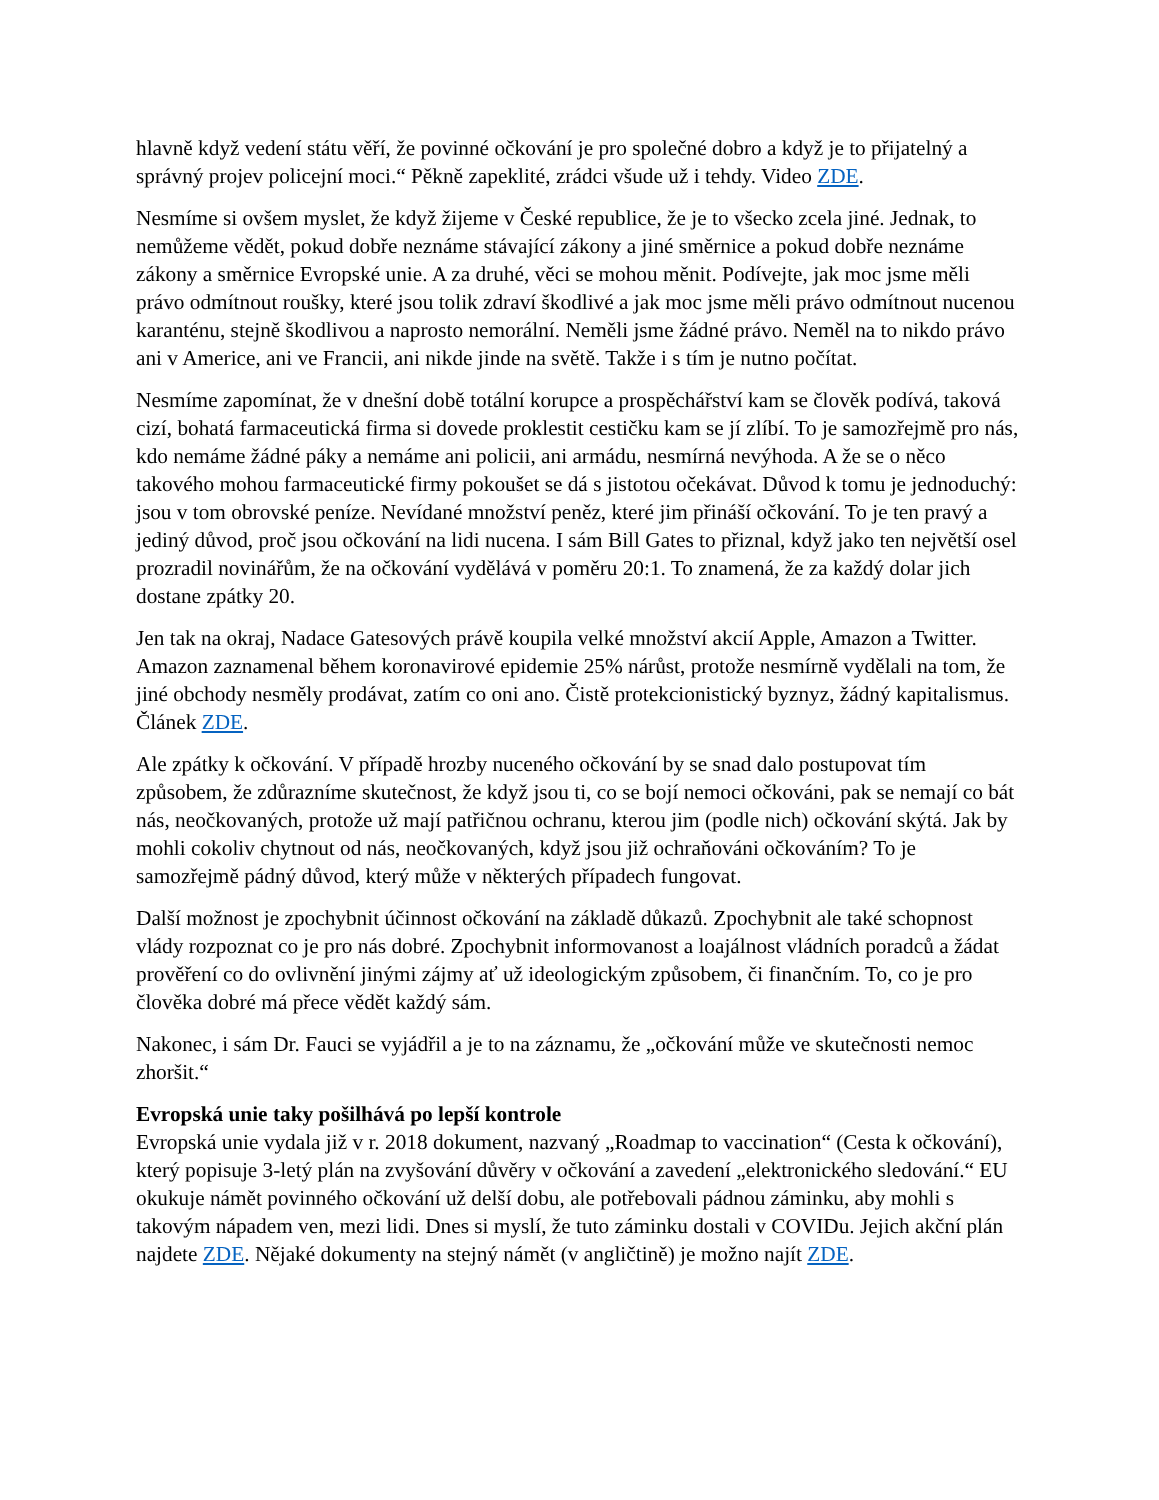hlavně když vedení státu věří, že povinné očkování je pro společné dobro a když je to přijatelný a správný projev policejní moci.“ Pěkně zapeklité, zrádci všude už i tehdy. Video ZDE.
Nesmíme si ovšem myslet, že když žijeme v České republice, že je to všecko zcela jiné. Jednak, to nemůžeme vědět, pokud dobře neznáme stávající zákony a jiné směrnice a pokud dobře neznáme zákony a směrnice Evropské unie. A za druhé, věci se mohou měnit. Podívejte, jak moc jsme měli právo odmítnout roušky, které jsou tolik zdraví škodlivé a jak moc jsme měli právo odmítnout nucenou karanténu, stejně škodlivou a naprosto nemorální. Neměli jsme žádné právo. Neměl na to nikdo právo ani v Americe, ani ve Francii, ani nikde jinde na světě. Takže i s tím je nutno počítat.
Nesmíme zapomínat, že v dnešní době totální korupce a prospěchářství kam se člověk podívá, taková cizí, bohatá farmaceutická firma si dovede proklestit cestičku kam se jí zlíbí. To je samozřejmě pro nás, kdo nemáme žádné páky a nemáme ani policii, ani armádu, nesmírná nevýhoda. A že se o něco takového mohou farmaceutické firmy pokoušet se dá s jistotou očekávat. Důvod k tomu je jednoduchý: jsou v tom obrovské peníze. Nevídané množství peněz, které jim přináší očkování. To je ten pravý a jediný důvod, proč jsou očkování na lidi nucena. I sám Bill Gates to přiznal, když jako ten největší osel prozradil novinářům, že na očkování vydělává v poměru 20:1. To znamená, že za každý dolar jich dostane zpátky 20.
Jen tak na okraj, Nadace Gatesových právě koupila velké množství akcií Apple, Amazon a Twitter. Amazon zaznamenal během koronavirové epidemie 25% nárůst, protože nesmírně vydělali na tom, že jiné obchody nesměly prodávat, zatím co oni ano. Čistě protekcionistický byznyz, žádný kapitalismus. Článek ZDE.
Ale zpátky k očkování. V případě hrozby nuceného očkování by se snad dalo postupovat tím způsobem, že zdůrazníme skutečnost, že když jsou ti, co se bojí nemoci očkováni, pak se nemají co bát nás, neočkovaných, protože už mají patřičnou ochranu, kterou jim (podle nich) očkování skýtá. Jak by mohli cokoliv chytnout od nás, neočkovaných, když jsou již ochraňováni očkováním? To je samozřejmě pádný důvod, který může v některých případech fungovat.
Další možnost je zpochybnit účinnost očkování na základě důkazů. Zpochybnit ale také schopnost vlády rozpoznat co je pro nás dobré. Zpochybnit informovanost a loajálnost vládních poradců a žádat prověření co do ovlivnění jinými zájmy ať už ideologickým způsobem, či finančním. To, co je pro člověka dobré má přece vědět každý sám.
Nakonec, i sám Dr. Fauci se vyjádřil a je to na záznamu, že „očkování může ve skutečnosti nemoc zhoršit.“
Evropská unie taky pošilhává po lepší kontrole
Evropská unie vydala již v r. 2018 dokument, nazvaný „Roadmap to vaccination“ (Cesta k očkování), který popisuje 3-letý plán na zvyšování důvěry v očkování a zavedení „elektronického sledování.“ EU okukuje námět povinného očkování už delší dobu, ale potřebovali pádnou záminku, aby mohli s takovým nápadem ven, mezi lidi. Dnes si myslí, že tuto záminku dostali v COVIDu. Jejich akční plán najdete ZDE. Nějaké dokumenty na stejný námět (v angličtině) je možno najít ZDE.